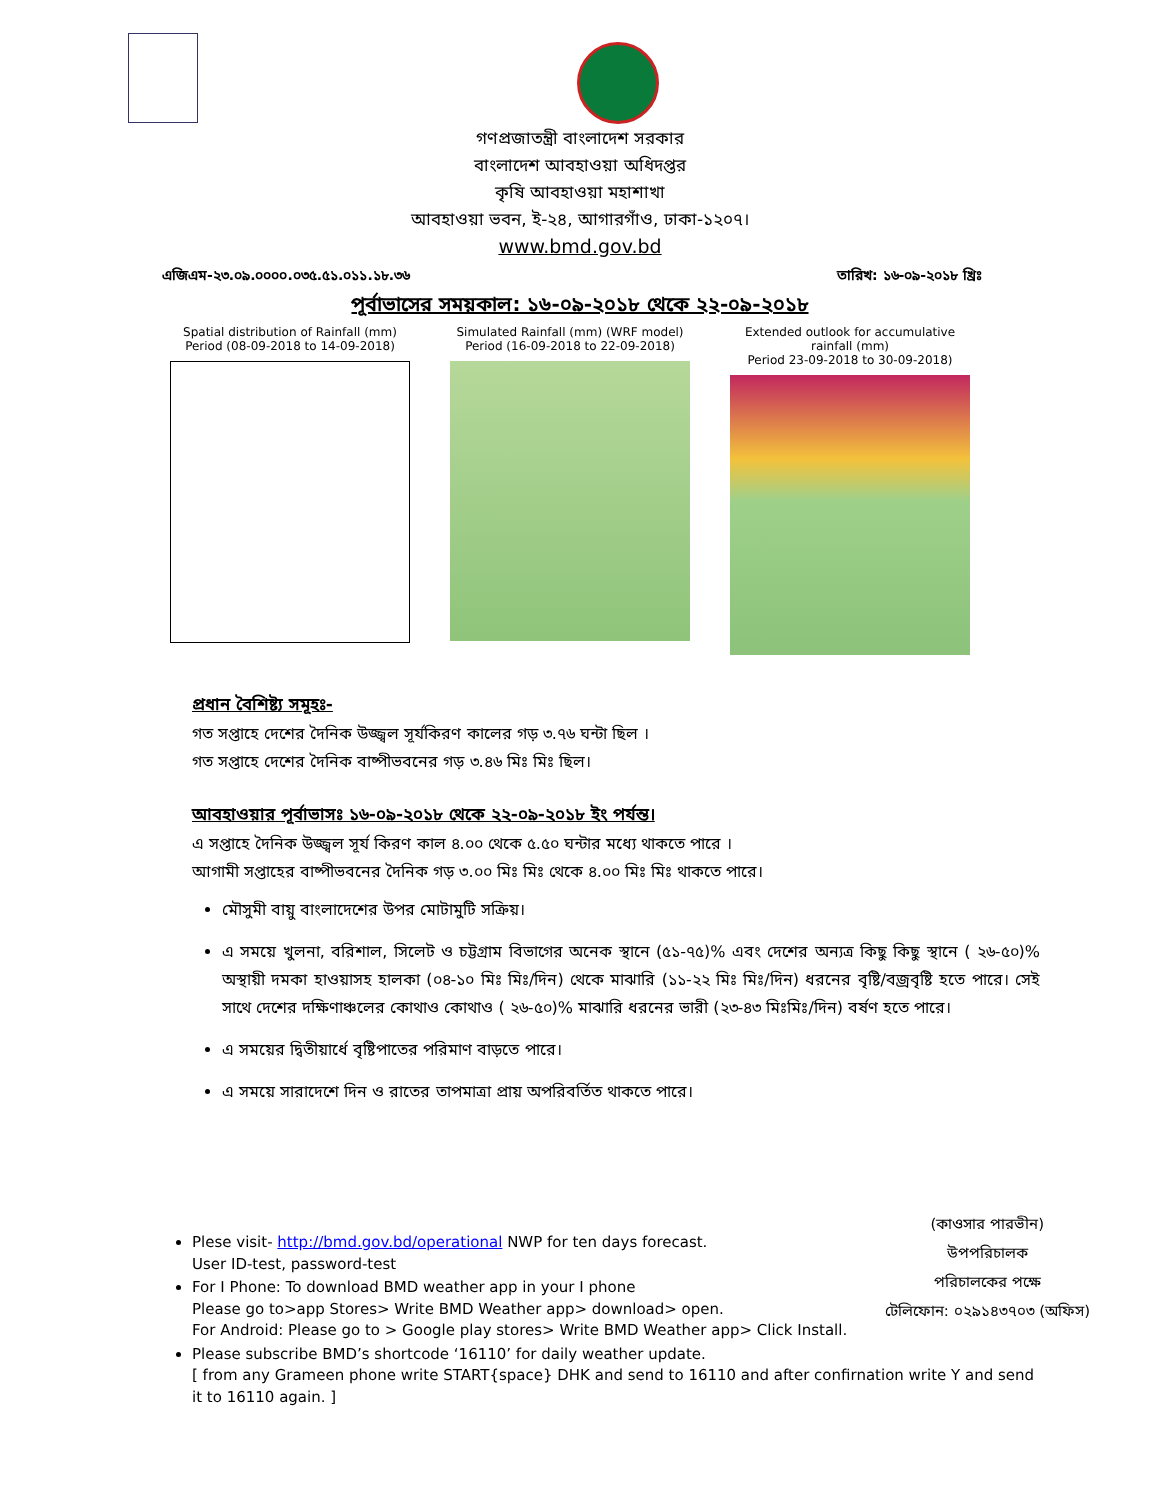গণপ্রজাতন্ত্রী বাংলাদেশ সরকার
বাংলাদেশ আবহাওয়া অধিদপ্তর
কৃষি আবহাওয়া মহাশাখা
আবহাওয়া ভবন, ই-২৪, আগারগাঁও, ঢাকা-১২০৭।
www.bmd.gov.bd
এজিএম-২৩.০৯.০০০০.০৩৫.৫১.০১১.১৮.৩৬ তারিখ: ১৬-০৯-২০১৮ খ্রিঃ
পূর্বাভাসের সময়কাল: ১৬-০৯-২০১৮ থেকে ২২-০৯-২০১৮
Spatial distribution of Rainfall (mm)
Period (08-09-2018 to 14-09-2018)
Simulated Rainfall (mm) (WRF model)
Period (16-09-2018 to 22-09-2018)
Extended outlook for accumulative rainfall (mm)
Period 23-09-2018 to 30-09-2018)
প্রধান বৈশিষ্ট্য সমূহঃ-
গত সপ্তাহে দেশের দৈনিক উজ্জ্বল সূর্যকিরণ কালের গড় ৩.৭৬ ঘন্টা ছিল ।
গত সপ্তাহে দেশের দৈনিক বাষ্পীভবনের গড় ৩.৪৬ মিঃ মিঃ ছিল।
আবহাওয়ার পূর্বাভাসঃ ১৬-০৯-২০১৮ থেকে ২২-০৯-২০১৮ ইং পর্যন্ত।
এ সপ্তাহে দৈনিক উজ্জ্বল সূর্য কিরণ কাল ৪.০০ থেকে ৫.৫০ ঘন্টার মধ্যে থাকতে পারে ।
আগামী সপ্তাহের বাষ্পীভবনের দৈনিক গড় ৩.০০ মিঃ মিঃ থেকে ৪.০০ মিঃ মিঃ থাকতে পারে।
মৌসুমী বায়ু বাংলাদেশের উপর মোটামুটি সক্রিয়।
এ সময়ে খুলনা, বরিশাল, সিলেট ও চট্টগ্রাম বিভাগের অনেক স্থানে (৫১-৭৫)% এবং দেশের অন্যত্র কিছু কিছু স্থানে ( ২৬-৫০)% অস্থায়ী দমকা হাওয়াসহ হালকা (০৪-১০ মিঃ মিঃ/দিন) থেকে মাঝারি (১১-২২ মিঃ মিঃ/দিন) ধরনের বৃষ্টি/বজ্রবৃষ্টি হতে পারে। সেই সাথে দেশের দক্ষিণাঞ্চলের কোথাও কোথাও ( ২৬-৫০)% মাঝারি ধরনের ভারী (২৩-৪৩ মিঃমিঃ/দিন) বর্ষণ হতে পারে।
এ সময়ের দ্বিতীয়ার্ধে বৃষ্টিপাতের পরিমাণ বাড়তে পারে।
এ সময়ে সারাদেশে দিন ও রাতের তাপমাত্রা প্রায় অপরিবর্তিত থাকতে পারে।
(কাওসার পারভীন)
উপপরিচালক
পরিচালকের পক্ষে
টেলিফোন: ০২৯১৪৩৭০৩ (অফিস)
Plese visit- http://bmd.gov.bd/operational NWP for ten days forecast.
User ID-test, password-test
For I Phone: To download BMD weather app in your I phone
Please go to>app Stores> Write BMD Weather app> download> open.
For Android: Please go to > Google play stores> Write BMD Weather app> Click Install.
Please subscribe BMD’s shortcode ‘16110’ for daily weather update.
[ from any Grameen phone write START{space} DHK and send to 16110 and after confirnation write Y and send it to 16110 again. ]